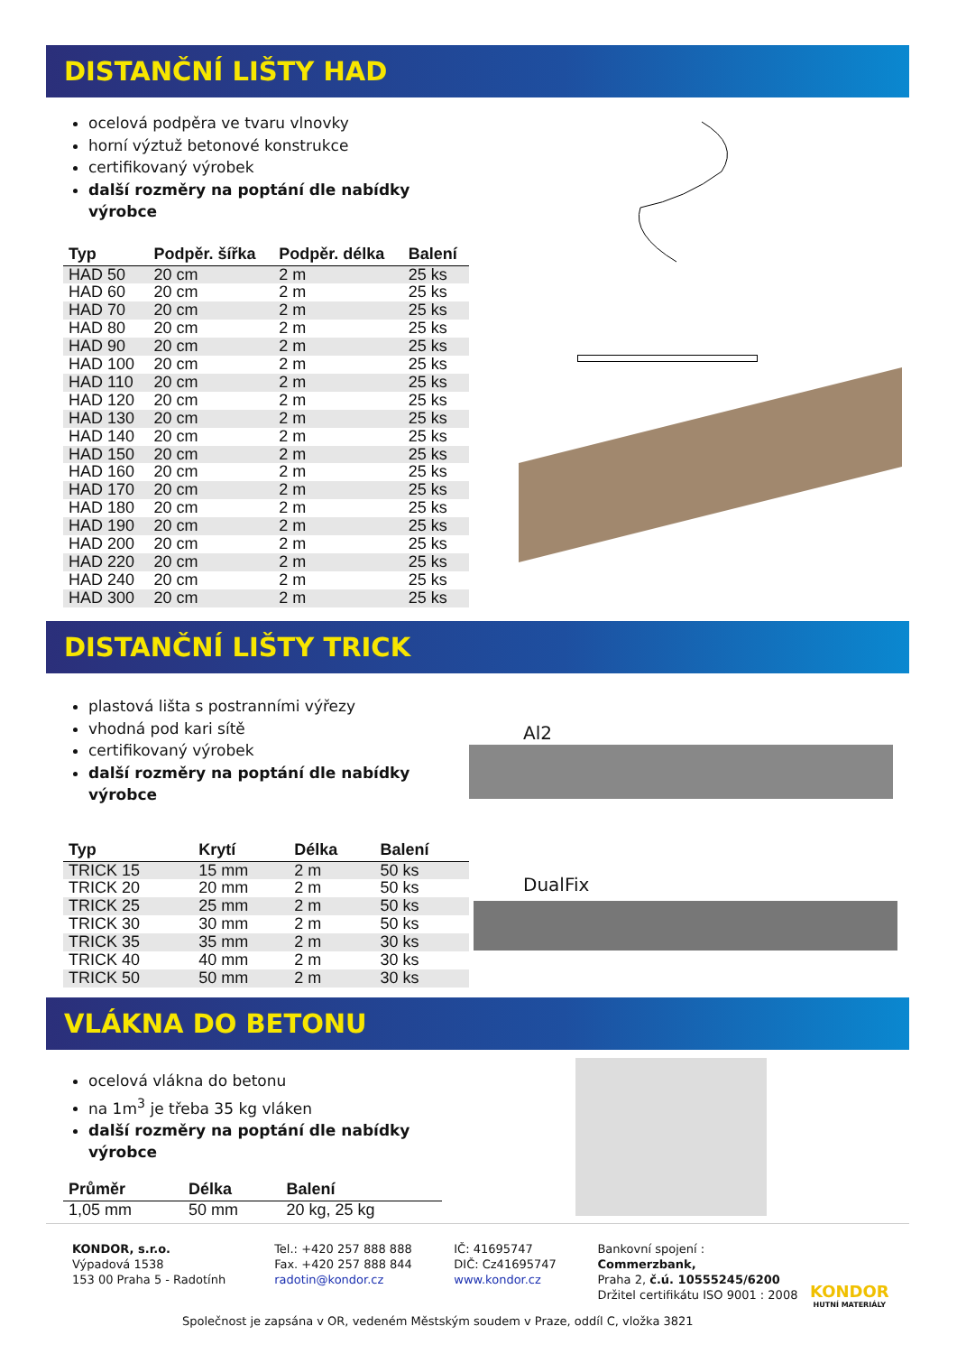DISTANČNÍ LIŠTY HAD
ocelová podpěra ve tvaru vlnovky
horní výztuž betonové konstrukce
certifikovaný výrobek
další rozměry na poptání dle nabídky výrobce
| Typ | Podpěr. šířka | Podpěr. délka | Balení |
| --- | --- | --- | --- |
| HAD 50 | 20 cm | 2 m | 25 ks |
| HAD 60 | 20 cm | 2 m | 25 ks |
| HAD 70 | 20 cm | 2 m | 25 ks |
| HAD 80 | 20 cm | 2 m | 25 ks |
| HAD 90 | 20 cm | 2 m | 25 ks |
| HAD 100 | 20 cm | 2 m | 25 ks |
| HAD 110 | 20 cm | 2 m | 25 ks |
| HAD 120 | 20 cm | 2 m | 25 ks |
| HAD 130 | 20 cm | 2 m | 25 ks |
| HAD 140 | 20 cm | 2 m | 25 ks |
| HAD 150 | 20 cm | 2 m | 25 ks |
| HAD 160 | 20 cm | 2 m | 25 ks |
| HAD 170 | 20 cm | 2 m | 25 ks |
| HAD 180 | 20 cm | 2 m | 25 ks |
| HAD 190 | 20 cm | 2 m | 25 ks |
| HAD 200 | 20 cm | 2 m | 25 ks |
| HAD 220 | 20 cm | 2 m | 25 ks |
| HAD 240 | 20 cm | 2 m | 25 ks |
| HAD 300 | 20 cm | 2 m | 25 ks |
DISTANČNÍ LIŠTY TRICK
plastová lišta s postranními výřezy
vhodná pod kari sítě
certifikovaný výrobek
další rozměry na poptání dle nabídky výrobce
| Typ | Krytí | Délka | Balení |
| --- | --- | --- | --- |
| TRICK 15 | 15 mm | 2 m | 50 ks |
| TRICK 20 | 20 mm | 2 m | 50 ks |
| TRICK 25 | 25 mm | 2 m | 50 ks |
| TRICK 30 | 30 mm | 2 m | 50 ks |
| TRICK 35 | 35 mm | 2 m | 30 ks |
| TRICK 40 | 40 mm | 2 m | 30 ks |
| TRICK 50 | 50 mm | 2 m | 30 ks |
Al2
DualFix
VLÁKNA DO BETONU
ocelová vlákna do betonu
na 1m<sup>3</sup> je třeba 35 kg vláken
další rozměry na poptání dle nabídky výrobce
| Průměr | Délka | Balení |
| --- | --- | --- |
| 1,05 mm | 50 mm | 20 kg, 25 kg |
KONDOR, s.r.o.
Výpadová 1538
153 00 Praha 5 - Radotính
Tel.: +420 257 888 888
Fax. +420 257 888 844
radotin@kondor.cz
IČ: 41695747
DIČ: Cz41695747
www.kondor.cz
Bankovní spojení : Commerzbank,
Praha 2, č.ú. 10555245/6200
Držitel certifikátu ISO 9001 : 2008
Společnost je zapsána v OR, vedeném Městským soudem v Praze, oddíl C, vložka 3821
KONDOR
HUTNÍ MATERIÁLY